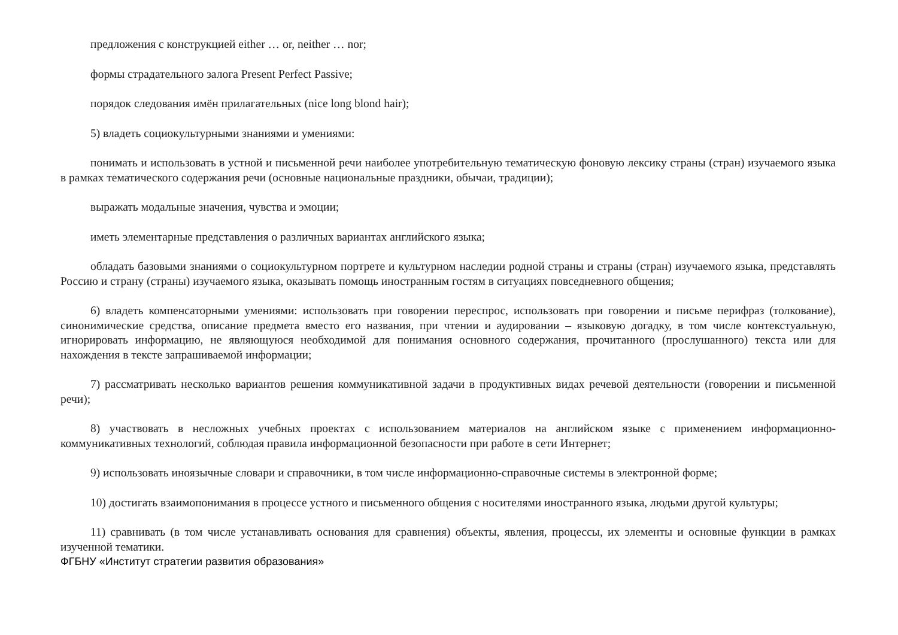предложения с конструкцией either … or, neither … nor;
формы страдательного залога Present Perfect Passive;
порядок следования имён прилагательных (nice long blond hair);
5) владеть социокультурными знаниями и умениями:
понимать и использовать в устной и письменной речи наиболее употребительную тематическую фоновую лексику страны (стран) изучаемого языка в рамках тематического содержания речи (основные национальные праздники, обычаи, традиции);
выражать модальные значения, чувства и эмоции;
иметь элементарные представления о различных вариантах английского языка;
обладать базовыми знаниями о социокультурном портрете и культурном наследии родной страны и страны (стран) изучаемого языка, представлять Россию и страну (страны) изучаемого языка, оказывать помощь иностранным гостям в ситуациях повседневного общения;
6) владеть компенсаторными умениями: использовать при говорении переспрос, использовать при говорении и письме перифраз (толкование), синонимические средства, описание предмета вместо его названия, при чтении и аудировании – языковую догадку, в том числе контекстуальную, игнорировать информацию, не являющуюся необходимой для понимания основного содержания, прочитанного (прослушанного) текста или для нахождения в тексте запрашиваемой информации;
7) рассматривать несколько вариантов решения коммуникативной задачи в продуктивных видах речевой деятельности (говорении и письменной речи);
8) участвовать в несложных учебных проектах с использованием материалов на английском языке с применением информационно-коммуникативных технологий, соблюдая правила информационной безопасности при работе в сети Интернет;
9) использовать иноязычные словари и справочники, в том числе информационно-справочные системы в электронной форме;
10) достигать взаимопонимания в процессе устного и письменного общения с носителями иностранного языка, людьми другой культуры;
11) сравнивать (в том числе устанавливать основания для сравнения) объекты, явления, процессы, их элементы и основные функции в рамках изученной тематики.
ФГБНУ «Институт стратегии развития образования»